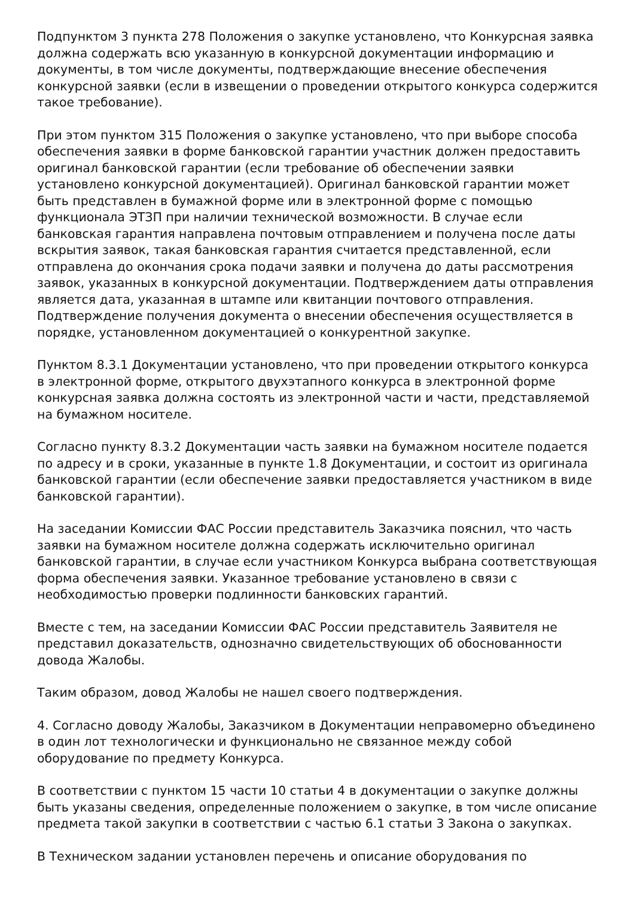Подпунктом 3 пункта 278 Положения о закупке установлено, что Конкурсная заявка должна содержать всю указанную в конкурсной документации информацию и документы, в том числе документы, подтверждающие внесение обеспечения конкурсной заявки (если в извещении о проведении открытого конкурса содержится такое требование).
При этом пунктом 315 Положения о закупке установлено, что при выборе способа обеспечения заявки в форме банковской гарантии участник должен предоставить оригинал банковской гарантии (если требование об обеспечении заявки установлено конкурсной документацией). Оригинал банковской гарантии может быть представлен в бумажной форме или в электронной форме с помощью функционала ЭТЗП при наличии технической возможности. В случае если банковская гарантия направлена почтовым отправлением и получена после даты вскрытия заявок, такая банковская гарантия считается представленной, если отправлена до окончания срока подачи заявки и получена до даты рассмотрения заявок, указанных в конкурсной документации. Подтверждением даты отправления является дата, указанная в штампе или квитанции почтового отправления. Подтверждение получения документа о внесении обеспечения осуществляется в порядке, установленном документацией о конкурентной закупке.
Пунктом 8.3.1 Документации установлено, что при проведении открытого конкурса в электронной форме, открытого двухэтапного конкурса в электронной форме конкурсная заявка должна состоять из электронной части и части, представляемой на бумажном носителе.
Согласно пункту 8.3.2 Документации часть заявки на бумажном носителе подается по адресу и в сроки, указанные в пункте 1.8 Документации, и состоит из оригинала банковской гарантии (если обеспечение заявки предоставляется участником в виде банковской гарантии).
На заседании Комиссии ФАС России представитель Заказчика пояснил, что часть заявки на бумажном носителе должна содержать исключительно оригинал банковской гарантии, в случае если участником Конкурса выбрана соответствующая форма обеспечения заявки. Указанное требование установлено в связи с необходимостью проверки подлинности банковских гарантий.
Вместе с тем, на заседании Комиссии ФАС России представитель Заявителя не представил доказательств, однозначно свидетельствующих об обоснованности довода Жалобы.
Таким образом, довод Жалобы не нашел своего подтверждения.
4. Согласно доводу Жалобы, Заказчиком в Документации неправомерно объединено в один лот технологически и функционально не связанное между собой оборудование по предмету Конкурса.
В соответствии с пунктом 15 части 10 статьи 4 в документации о закупке должны быть указаны сведения, определенные положением о закупке, в том числе описание предмета такой закупки в соответствии с частью 6.1 статьи 3 Закона о закупках.
В Техническом задании установлен перечень и описание оборудования по